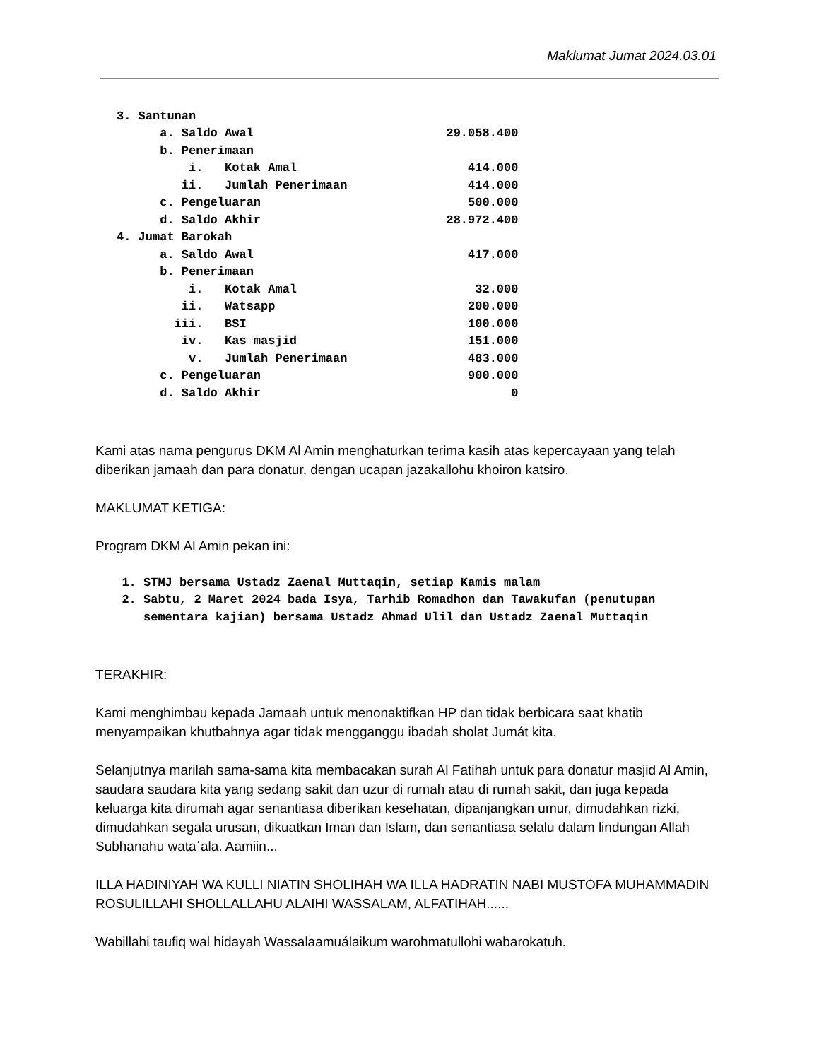Maklumat Jumat 2024.03.01
| 3. Santunan | | |
| a. Saldo Awal | | 29.058.400 |
| b. Penerimaan | | |
| i. Kotak Amal | | 414.000 |
| ii. Jumlah Penerimaan | | 414.000 |
| c. Pengeluaran | | 500.000 |
| d. Saldo Akhir | | 28.972.400 |
| 4. Jumat Barokah | | |
| a. Saldo Awal | | 417.000 |
| b. Penerimaan | | |
| i. Kotak Amal | | 32.000 |
| ii. Watsapp | | 200.000 |
| iii. BSI | | 100.000 |
| iv. Kas masjid | | 151.000 |
| v. Jumlah Penerimaan | | 483.000 |
| c. Pengeluaran | | 900.000 |
| d. Saldo Akhir | | 0 |
Kami atas nama pengurus DKM Al Amin menghaturkan terima kasih atas kepercayaan yang telah diberikan jamaah dan para donatur, dengan ucapan jazakallohu khoiron katsiro.
MAKLUMAT KETIGA:
Program DKM Al Amin pekan ini:
1. STMJ bersama Ustadz Zaenal Muttaqin, setiap Kamis malam
2. Sabtu, 2 Maret 2024 bada Isya, Tarhib Romadhon dan Tawakufan (penutupan sementara kajian) bersama Ustadz Ahmad Ulil dan Ustadz Zaenal Muttaqin
TERAKHIR:
Kami menghimbau kepada Jamaah untuk menonaktifkan HP dan tidak berbicara saat khatib menyampaikan khutbahnya agar tidak mengganggu ibadah sholat Jumát kita.
Selanjutnya marilah sama-sama kita membacakan surah Al Fatihah untuk para donatur masjid Al Amin, saudara saudara kita yang sedang sakit dan uzur di rumah atau di rumah sakit, dan juga kepada keluarga kita dirumah agar senantiasa diberikan kesehatan, dipanjangkan umur, dimudahkan rizki, dimudahkan segala urusan, dikuatkan Iman dan Islam, dan senantiasa selalu dalam lindungan Allah Subhanahu wataʿala. Aamiin...
ILLA HADINIYAH WA KULLI NIATIN SHOLIHAH WA ILLA HADRATIN NABI MUSTOFA MUHAMMADIN ROSULILLAHI SHOLLALLAHU ALAIHI WASSALAM, ALFATIHAH......
Wabillahi taufiq wal hidayah Wassalaamuálaikum warohmatullohi wabarokatuh.